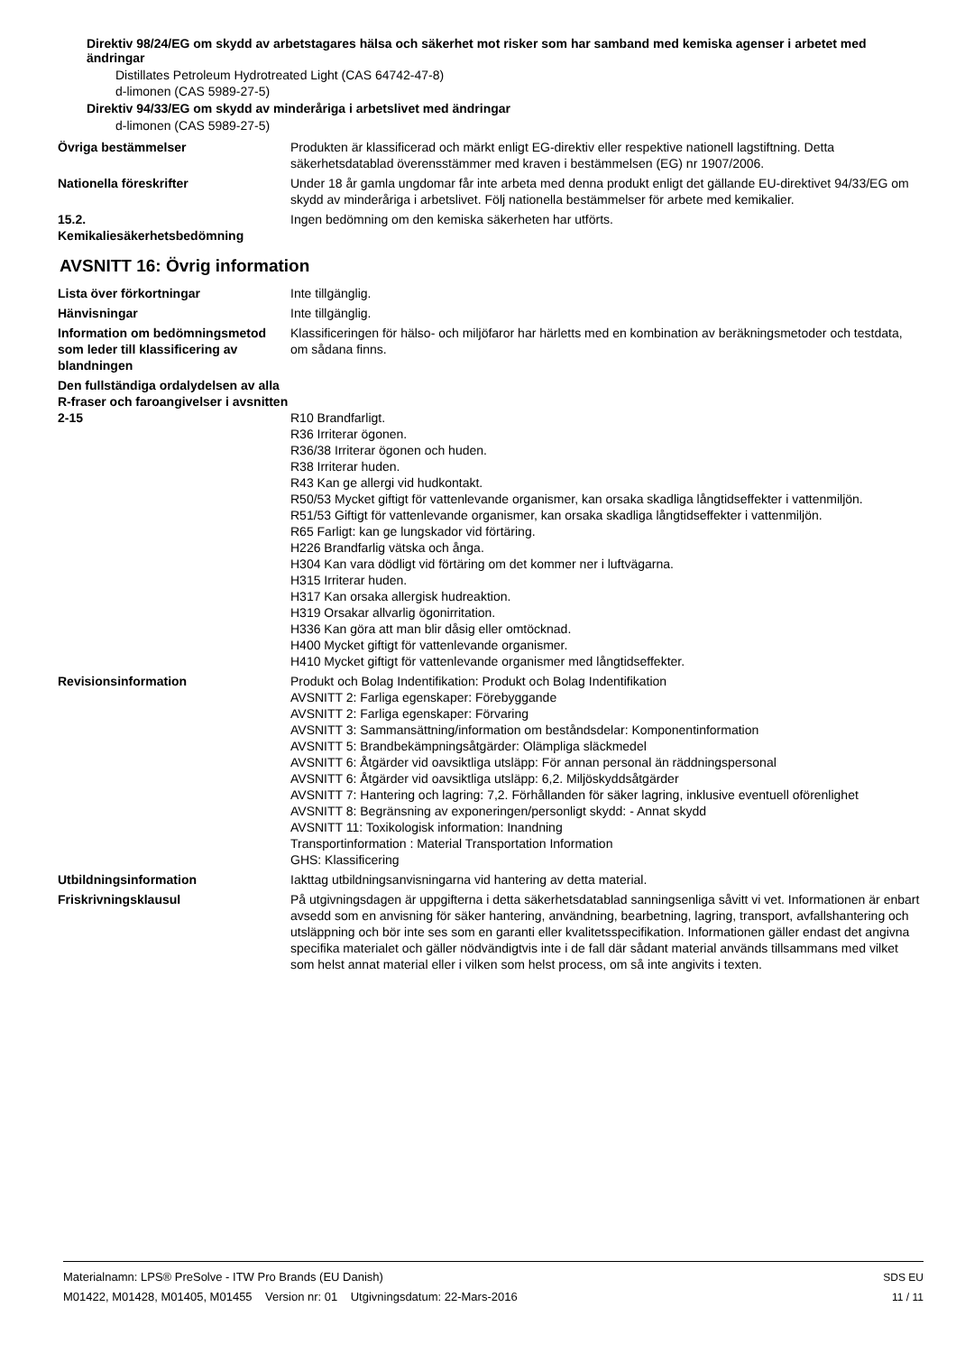Direktiv 98/24/EG om skydd av arbetstagares hälsa och säkerhet mot risker som har samband med kemiska agenser i arbetet med ändringar
Distillates Petroleum Hydrotreated Light (CAS 64742-47-8)
d-limonen (CAS 5989-27-5)
Direktiv 94/33/EG om skydd av minderåriga i arbetslivet med ändringar
d-limonen (CAS 5989-27-5)
Övriga bestämmelser Produkten är klassificerad och märkt enligt EG-direktiv eller respektive nationell lagstiftning. Detta säkerhetsdatablad överensstämmer med kraven i bestämmelsen (EG) nr 1907/2006.
Nationella föreskrifter Under 18 år gamla ungdomar får inte arbeta med denna produkt enligt det gällande EU-direktivet 94/33/EG om skydd av minderåriga i arbetslivet. Följ nationella bestämmelser för arbete med kemikalier.
15.2.
Kemikaliesäkerhetsbedömning
Ingen bedömning om den kemiska säkerheten har utförts.
AVSNITT 16: Övrig information
Lista över förkortningar Inte tillgänglig.
Hänvisningar Inte tillgänglig.
Information om bedömningsmetod som leder till klassificering av blandningen
Klassificeringen för hälso- och miljöfaror har härletts med en kombination av beräkningsmetoder och testdata, om sådana finns.
Den fullständiga ordalydelsen av alla R-fraser och faroangivelser i avsnitten 2-15
R10 Brandfarligt.
R36 Irriterar ögonen.
R36/38 Irriterar ögonen och huden.
R38 Irriterar huden.
R43 Kan ge allergi vid hudkontakt.
R50/53 Mycket giftigt för vattenlevande organismer, kan orsaka skadliga långtidseffekter i vattenmiljön.
R51/53 Giftigt för vattenlevande organismer, kan orsaka skadliga långtidseffekter i vattenmiljön.
R65 Farligt: kan ge lungskador vid förtäring.
H226 Brandfarlig vätska och ånga.
H304 Kan vara dödligt vid förtäring om det kommer ner i luftvägarna.
H315 Irriterar huden.
H317 Kan orsaka allergisk hudreaktion.
H319 Orsakar allvarlig ögonirritation.
H336 Kan göra att man blir dåsig eller omtöcknad.
H400 Mycket giftigt för vattenlevande organismer.
H410 Mycket giftigt för vattenlevande organismer med långtidseffekter.
Revisionsinformation Produkt och Bolag Indentifikation: Produkt och Bolag Indentifikation
AVSNITT 2: Farliga egenskaper: Förebyggande
AVSNITT 2: Farliga egenskaper: Förvaring
AVSNITT 3: Sammansättning/information om beståndsdelar: Komponentinformation
AVSNITT 5: Brandbekämpningsåtgärder: Olämpliga släckmedel
AVSNITT 6: Åtgärder vid oavsiktliga utsläpp: För annan personal än räddningspersonal
AVSNITT 6: Åtgärder vid oavsiktliga utsläpp: 6,2. Miljöskyddsåtgärder
AVSNITT 7: Hantering och lagring: 7,2. Förhållanden för säker lagring, inklusive eventuell oförenlighet
AVSNITT 8: Begränsning av exponeringen/personligt skydd: - Annat skydd
AVSNITT 11: Toxikologisk information: Inandning
Transportinformation : Material Transportation Information
GHS: Klassificering
Utbildningsinformation Iakttag utbildningsanvisningarna vid hantering av detta material.
Friskrivningsklausul På utgivningsdagen är uppgifterna i detta säkerhetsdatablad sanningsenliga såvitt vi vet. Informationen är enbart avsedd som en anvisning för säker hantering, användning, bearbetning, lagring, transport, avfallshantering och utsläppning och bör inte ses som en garanti eller kvalitetsspecifikation. Informationen gäller endast det angivna specifika materialet och gäller nödvändigtvis inte i de fall där sådant material används tillsammans med vilket som helst annat material eller i vilken som helst process, om så inte angivits i texten.
Materialnamn: LPS® PreSolve - ITW Pro Brands (EU Danish)
M01422, M01428, M01405, M01455 Version nr: 01 Utgivningsdatum: 22-Mars-2016
SDS EU
11 / 11